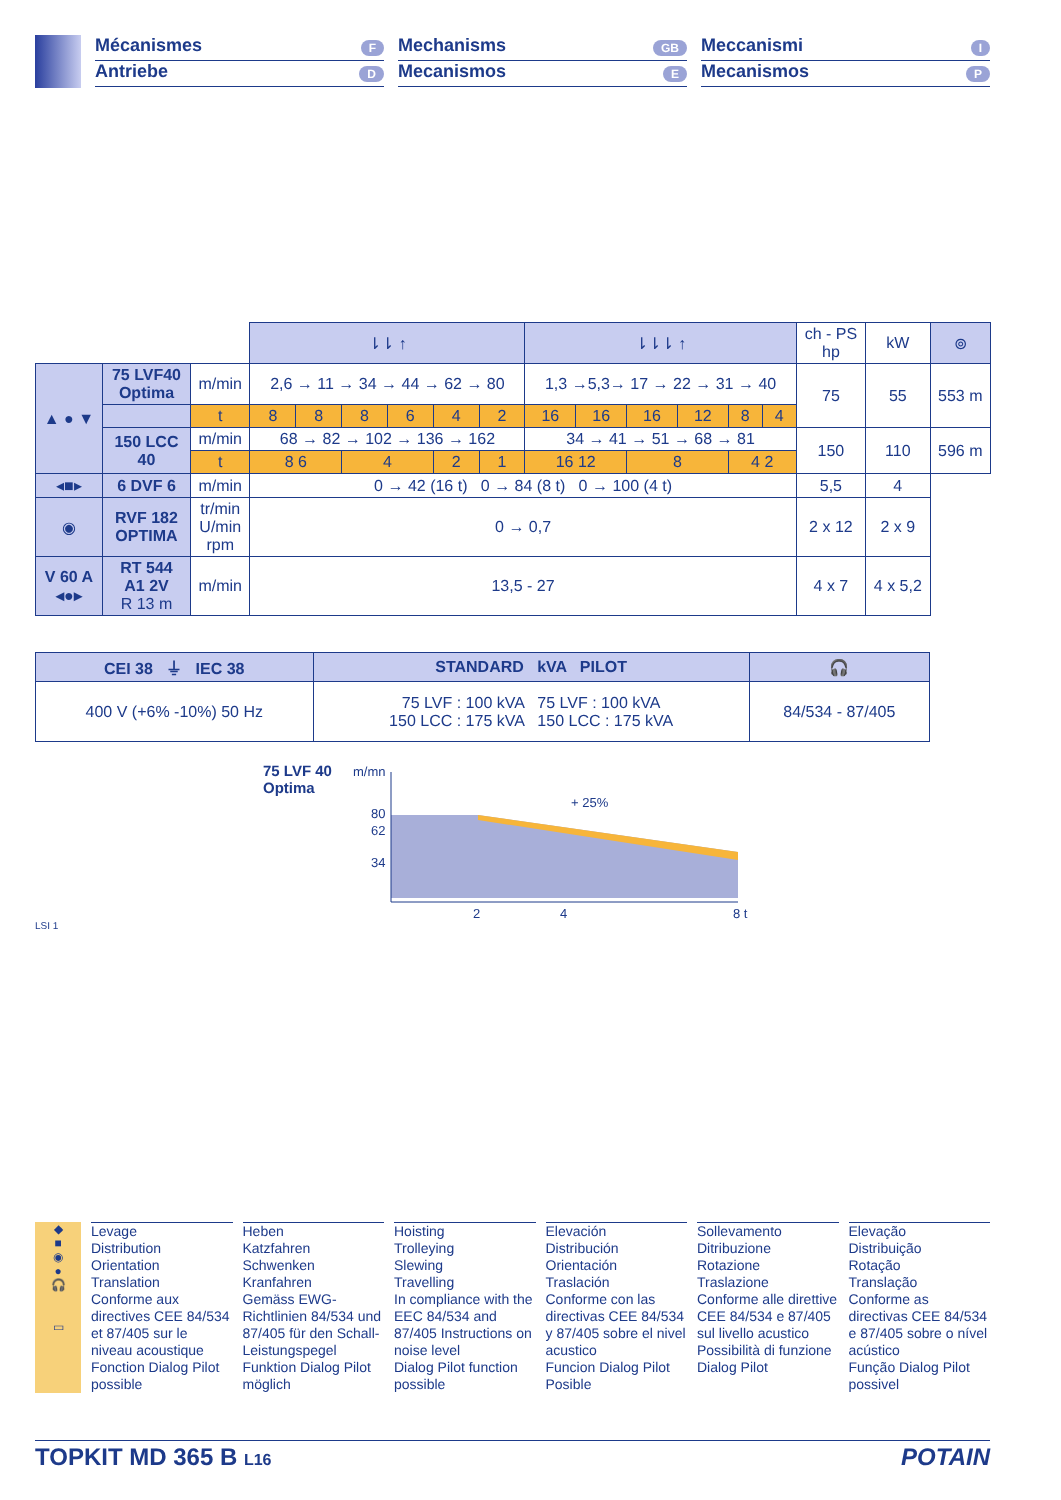Mécanismes F
Antriebe D
Mechanisms GB
Mecanismos E
Meccanismi I
Mecanismos P
| | | | ⇂⇂ ↑ | | | | | | ⇂⇂⇂ ↑ | | | | | | ch - PS hp | kW | ⊚ |
| ▲ ● ▼ | 75 LVF40 Optima | m/min | 2,6 → 11 → 34 → 44 → 62 → 80 | | | | | | 1,3 →5,3→ 17 → 22 → 31 → 40 | | | | | | 75 | 55 | 553 m |
| | | t | 8 | 8 | 8 | 6 | 4 | 2 | 16 | 16 | 16 | 12 | 8 | 4 | | | |
| | 150 LCC 40 | m/min | 68 → 82 → 102 → 136 → 162 | | | | | | 34 → 41 → 51 → 68 → 81 | | | | | | 150 | 110 | 596 m |
| | | t | 8 6 | | 4 | | 2 | 1 | 16 12 | | 8 | | 4 2 | | | | |
| ◂■▸ | 6 DVF 6 | m/min | 0 → 42 (16 t) 0 → 84 (8 t) 0 → 100 (4 t) | | | | | | | | | | | | 5,5 | 4 | |
| ◉ | RVF 182 OPTIMA | tr/min U/min rpm | 0 → 0,7 | | | | | | | | | | | | 2 x 12 | 2 x 9 | |
| V 60 A ◂●▸ | RT 544 A1 2V R 13 m | m/min | 13,5 - 27 | | | | | | | | | | | | 4 x 7 | 4 x 5,2 | |
| CEI 38 ⏚ IEC 38 | STANDARD kVA PILOT | 🎧 |
| --- | --- | --- |
| 400 V (+6% -10%) 50 Hz | 75 LVF : 100 kVA 75 LVF : 100 kVA 150 LCC : 175 kVA 150 LCC : 175 kVA | 84/534 - 87/405 |
75 LVF 40
Optima
m/mn
80
62
34
+ 25%
2
4
8 t
LSI 1
◆
■
◉
●
🎧
▭
Levage
Distribution
Orientation
Translation
Conforme aux directives CEE 84/534 et 87/405 sur le niveau acoustique
Fonction Dialog Pilot possible
Heben
Katzfahren
Schwenken
Kranfahren
Gemäss EWG-Richtlinien 84/534 und 87/405 für den Schall-Leistungspegel
Funktion Dialog Pilot möglich
Hoisting
Trolleying
Slewing
Travelling
In compliance with the EEC 84/534 and 87/405 Instructions on noise level
Dialog Pilot function possible
Elevación
Distribución
Orientación
Traslación
Conforme con las directivas CEE 84/534 y 87/405 sobre el nivel acustico
Funcion Dialog Pilot Posible
Sollevamento
Ditribuzione
Rotazione
Traslazione
Conforme alle direttive CEE 84/534 e 87/405 sul livello acustico
Possibilità di funzione Dialog Pilot
Elevação
Distribuição
Rotação
Translação
Conforme as directivas CEE 84/534 e 87/405 sobre o nível acústico
Função Dialog Pilot possivel
TOPKIT MD 365 B L16 POTAIN